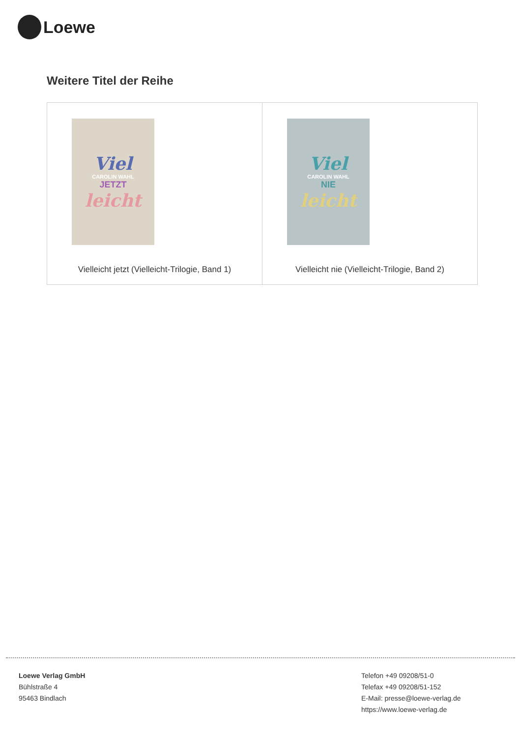Loewe
Weitere Titel der Reihe
| Viel CAROLIN WAHL JETZT leicht Vielleicht jetzt (Vielleicht-Trilogie, Band 1) | Viel CAROLIN WAHL NIE leicht Vielleicht nie (Vielleicht-Trilogie, Band 2) |
Loewe Verlag GmbH
Bühlstraße 4
95463 Bindlach
Telefon +49 09208/51-0
Telefax +49 09208/51-152
E-Mail: presse@loewe-verlag.de
https://www.loewe-verlag.de